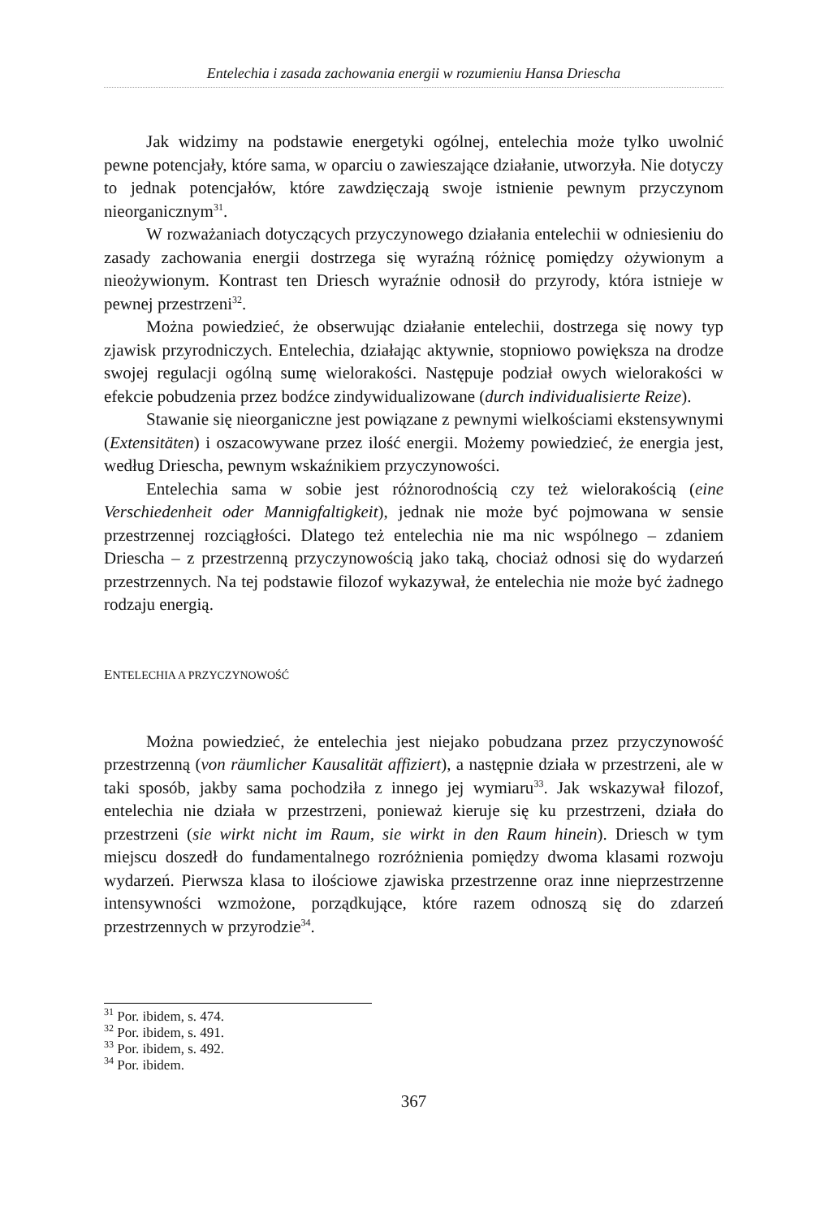Entelechia i zasada zachowania energii w rozumieniu Hansa Driescha
Jak widzimy na podstawie energetyki ogólnej, entelechia może tylko uwolnić pewne potencjały, które sama, w oparciu o zawieszające działanie, utworzyła. Nie dotyczy to jednak potencjałów, które zawdzięczają swoje istnienie pewnym przyczynom nieorganicznym<sup>31</sup>.
W rozważaniach dotyczących przyczynowego działania entelechii w odniesieniu do zasady zachowania energii dostrzega się wyraźną różnicę pomiędzy ożywionym a nieożywionym. Kontrast ten Driesch wyraźnie odnosił do przyrody, która istnieje w pewnej przestrzeni<sup>32</sup>.
Można powiedzieć, że obserwując działanie entelechii, dostrzega się nowy typ zjawisk przyrodniczych. Entelechia, działając aktywnie, stopniowo powiększa na drodze swojej regulacji ogólną sumę wielorakości. Następuje podział owych wielorakości w efekcie pobudzenia przez bodźce zindywidualizowane (durch individualisierte Reize).
Stawanie się nieorganiczne jest powiązane z pewnymi wielkościami ekstensywnymi (Extensitäten) i oszacowywane przez ilość energii. Możemy powiedzieć, że energia jest, według Driescha, pewnym wskaźnikiem przyczynowości.
Entelechia sama w sobie jest różnorodnością czy też wielorakością (eine Verschiedenheit oder Mannigfaltigkeit), jednak nie może być pojmowana w sensie przestrzennej rozciągłości. Dlatego też entelechia nie ma nic wspólnego – zdaniem Driescha – z przestrzenną przyczynowością jako taką, chociaż odnosi się do wydarzeń przestrzennych. Na tej podstawie filozof wykazywał, że entelechia nie może być żadnego rodzaju energią.
ENTELECHIA A PRZYCZYNOWOŚĆ
Można powiedzieć, że entelechia jest niejako pobudzana przez przyczynowość przestrzenną (von räumlicher Kausalität affiziert), a następnie działa w przestrzeni, ale w taki sposób, jakby sama pochodziła z innego jej wymiaru<sup>33</sup>. Jak wskazywał filozof, entelechia nie działa w przestrzeni, ponieważ kieruje się ku przestrzeni, działa do przestrzeni (sie wirkt nicht im Raum, sie wirkt in den Raum hinein). Driesch w tym miejscu doszedł do fundamentalnego rozróżnienia pomiędzy dwoma klasami rozwoju wydarzeń. Pierwsza klasa to ilościowe zjawiska przestrzenne oraz inne nieprzestrzenne intensywności wzmożone, porządkujące, które razem odnoszą się do zdarzeń przestrzennych w przyrodzie<sup>34</sup>.
<sup>31</sup> Por. ibidem, s. 474.
<sup>32</sup> Por. ibidem, s. 491.
<sup>33</sup> Por. ibidem, s. 492.
<sup>34</sup> Por. ibidem.
367